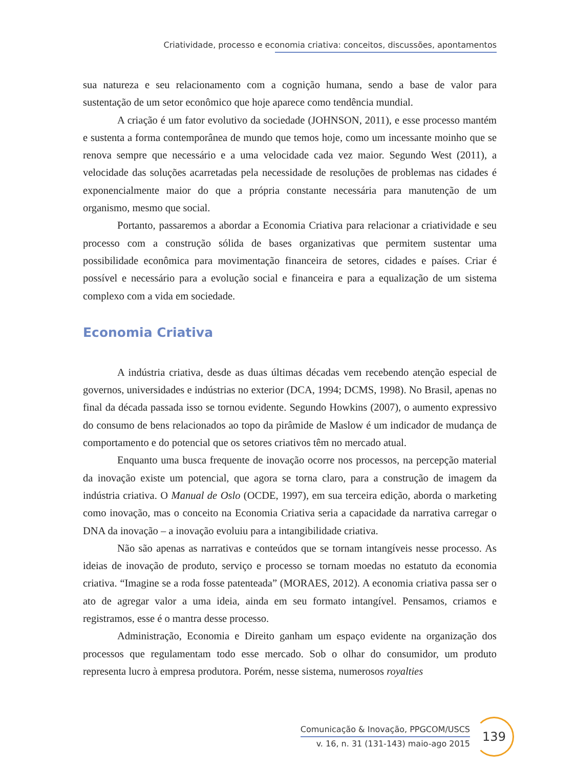Criatividade, processo e economia criativa: conceitos, discussões, apontamentos
sua natureza e seu relacionamento com a cognição humana, sendo a base de valor para sustentação de um setor econômico que hoje aparece como tendência mundial.
A criação é um fator evolutivo da sociedade (JOHNSON, 2011), e esse processo mantém e sustenta a forma contemporânea de mundo que temos hoje, como um incessante moinho que se renova sempre que necessário e a uma velocidade cada vez maior. Segundo West (2011), a velocidade das soluções acarretadas pela necessidade de resoluções de problemas nas cidades é exponencialmente maior do que a própria constante necessária para manutenção de um organismo, mesmo que social.
Portanto, passaremos a abordar a Economia Criativa para relacionar a criatividade e seu processo com a construção sólida de bases organizativas que permitem sustentar uma possibilidade econômica para movimentação financeira de setores, cidades e países. Criar é possível e necessário para a evolução social e financeira e para a equalização de um sistema complexo com a vida em sociedade.
Economia Criativa
A indústria criativa, desde as duas últimas décadas vem recebendo atenção especial de governos, universidades e indústrias no exterior (DCA, 1994; DCMS, 1998). No Brasil, apenas no final da década passada isso se tornou evidente. Segundo Howkins (2007), o aumento expressivo do consumo de bens relacionados ao topo da pirâmide de Maslow é um indicador de mudança de comportamento e do potencial que os setores criativos têm no mercado atual.
Enquanto uma busca frequente de inovação ocorre nos processos, na percepção material da inovação existe um potencial, que agora se torna claro, para a construção de imagem da indústria criativa. O Manual de Oslo (OCDE, 1997), em sua terceira edição, aborda o marketing como inovação, mas o conceito na Economia Criativa seria a capacidade da narrativa carregar o DNA da inovação – a inovação evoluiu para a intangibilidade criativa.
Não são apenas as narrativas e conteúdos que se tornam intangíveis nesse processo. As ideias de inovação de produto, serviço e processo se tornam moedas no estatuto da economia criativa. “Imagine se a roda fosse patenteada” (MORAES, 2012). A economia criativa passa ser o ato de agregar valor a uma ideia, ainda em seu formato intangível. Pensamos, criamos e registramos, esse é o mantra desse processo.
Administração, Economia e Direito ganham um espaço evidente na organização dos processos que regulamentam todo esse mercado. Sob o olhar do consumidor, um produto representa lucro à empresa produtora. Porém, nesse sistema, numerosos royalties
Comunicação & Inovação, PPGCOM/USCS
v. 16, n. 31 (131-143) maio-ago 2015
139